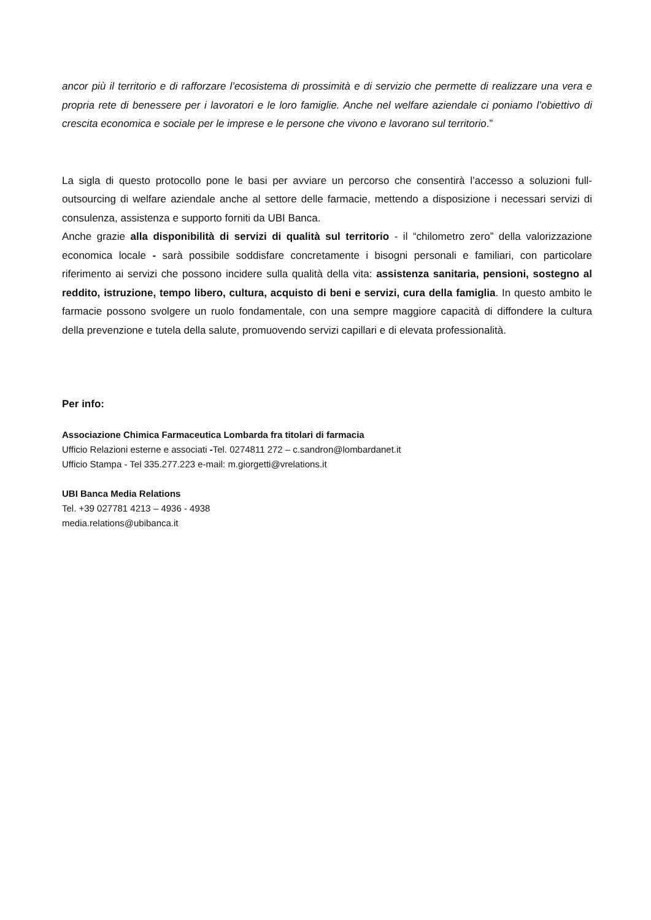ancor più il territorio e di rafforzare l’ecosistema di prossimità e di servizio che permette di realizzare una vera e propria rete di benessere per i lavoratori e le loro famiglie. Anche nel welfare aziendale ci poniamo l’obiettivo di crescita economica e sociale per le imprese e le persone che vivono e lavorano sul territorio.”
La sigla di questo protocollo pone le basi per avviare un percorso che consentirà l’accesso a soluzioni full-outsourcing di welfare aziendale anche al settore delle farmacie, mettendo a disposizione i necessari servizi di consulenza, assistenza e supporto forniti da UBI Banca.
Anche grazie alla disponibilità di servizi di qualità sul territorio - il “chilometro zero” della valorizzazione economica locale - sarà possibile soddisfare concretamente i bisogni personali e familiari, con particolare riferimento ai servizi che possono incidere sulla qualità della vita: assistenza sanitaria, pensioni, sostegno al reddito, istruzione, tempo libero, cultura, acquisto di beni e servizi, cura della famiglia. In questo ambito le farmacie possono svolgere un ruolo fondamentale, con una sempre maggiore capacità di diffondere la cultura della prevenzione e tutela della salute, promuovendo servizi capillari e di elevata professionalità.
Per info:
Associazione Chimica Farmaceutica Lombarda fra titolari di farmacia
Ufficio Relazioni esterne e associati -Tel. 0274811 272 – c.sandron@lombardanet.it
Ufficio Stampa - Tel 335.277.223 e-mail: m.giorgetti@vrelations.it
UBI Banca Media Relations
Tel. +39 027781 4213 – 4936 - 4938
media.relations@ubibanca.it